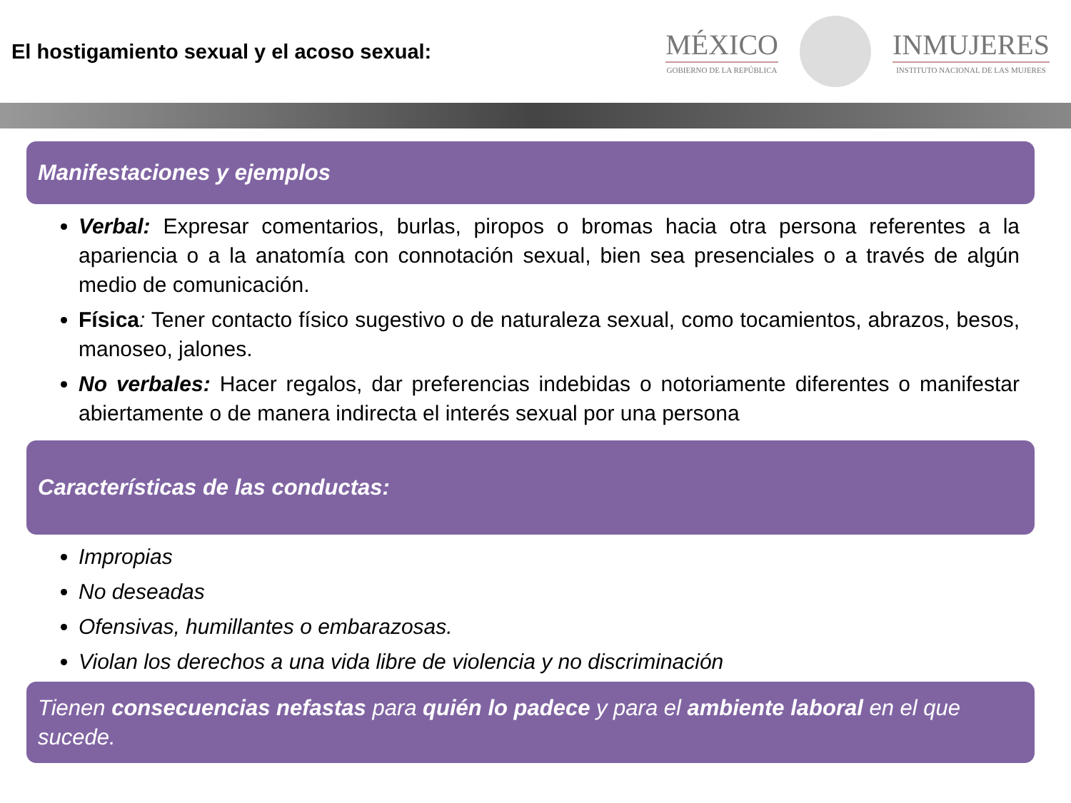El hostigamiento sexual y el acoso sexual:
MÉXICO
GOBIERNO DE LA REPÚBLICA
INMUJERES
INSTITUTO NACIONAL DE LAS MUJERES
Manifestaciones y ejemplos
Verbal: Expresar comentarios, burlas, piropos o bromas hacia otra persona referentes a la apariencia o a la anatomía con connotación sexual, bien sea presenciales o a través de algún medio de comunicación.
Física: Tener contacto físico sugestivo o de naturaleza sexual, como tocamientos, abrazos, besos, manoseo, jalones.
No verbales: Hacer regalos, dar preferencias indebidas o notoriamente diferentes o manifestar abiertamente o de manera indirecta el interés sexual por una persona
Características de las conductas:
Impropias
No deseadas
Ofensivas, humillantes o embarazosas.
Violan los derechos a una vida libre de violencia y no discriminación
Tienen consecuencias nefastas para quién lo padece y para el ambiente laboral en el que sucede.